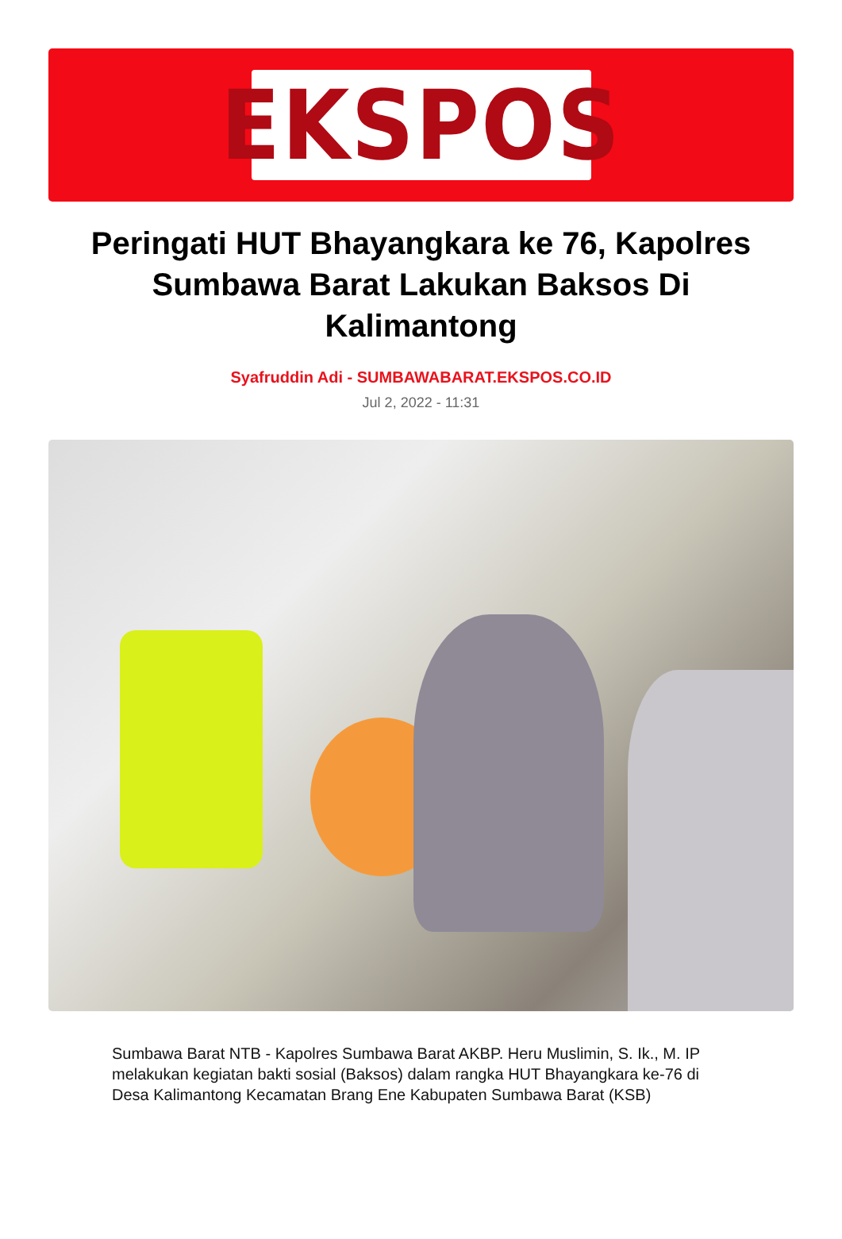EKSPOS
Peringati HUT Bhayangkara ke 76, Kapolres Sumbawa Barat Lakukan Baksos Di Kalimantong
Syafruddin Adi - SUMBAWABARAT.EKSPOS.CO.ID
Jul 2, 2022 - 11:31
Sumbawa Barat NTB - Kapolres Sumbawa Barat AKBP. Heru Muslimin, S. Ik., M. IP melakukan kegiatan bakti sosial (Baksos) dalam rangka HUT Bhayangkara ke-76 di Desa Kalimantong Kecamatan Brang Ene Kabupaten Sumbawa Barat (KSB)